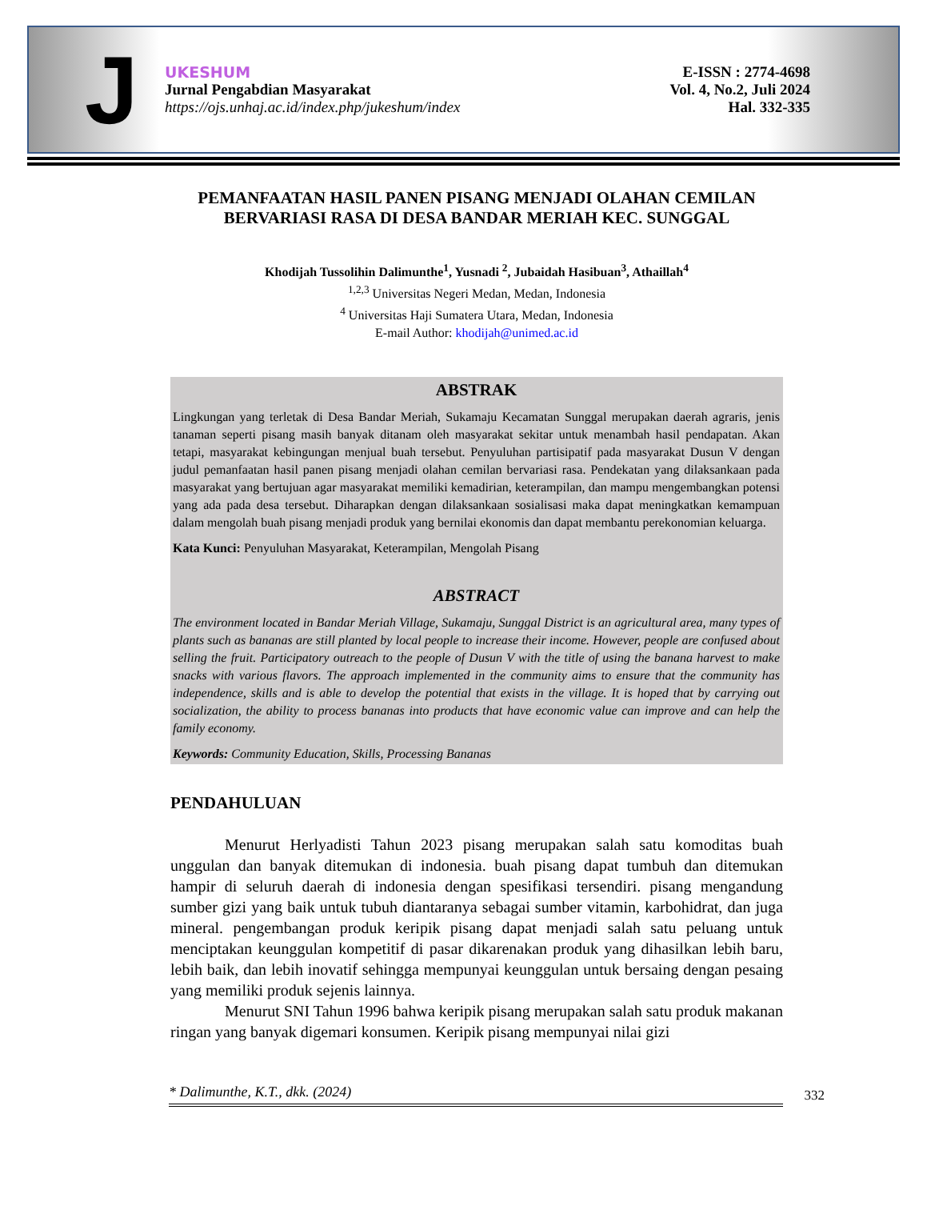J
UKESHUM
Jurnal Pengabdian Masyarakat
https://ojs.unhaj.ac.id/index.php/jukeshum/index
E-ISSN : 2774-4698
Vol. 4, No.2, Juli 2024
Hal. 332-335
PEMANFAATAN HASIL PANEN PISANG MENJADI OLAHAN CEMILAN BERVARIASI RASA DI DESA BANDAR MERIAH KEC. SUNGGAL
Khodijah Tussolihin Dalimunthe<sup>1</sup>, Yusnadi <sup>2</sup>, Jubaidah Hasibuan<sup>3</sup>, Athaillah<sup>4</sup>
<sup>1,2,3</sup> Universitas Negeri Medan, Medan, Indonesia
<sup>4</sup> Universitas Haji Sumatera Utara, Medan, Indonesia
E-mail Author: khodijah@unimed.ac.id
ABSTRAK
Lingkungan yang terletak di Desa Bandar Meriah, Sukamaju Kecamatan Sunggal merupakan daerah agraris, jenis tanaman seperti pisang masih banyak ditanam oleh masyarakat sekitar untuk menambah hasil pendapatan. Akan tetapi, masyarakat kebingungan menjual buah tersebut. Penyuluhan partisipatif pada masyarakat Dusun V dengan judul pemanfaatan hasil panen pisang menjadi olahan cemilan bervariasi rasa. Pendekatan yang dilaksankaan pada masyarakat yang bertujuan agar masyarakat memiliki kemadirian, keterampilan, dan mampu mengembangkan potensi yang ada pada desa tersebut. Diharapkan dengan dilaksankaan sosialisasi maka dapat meningkatkan kemampuan dalam mengolah buah pisang menjadi produk yang bernilai ekonomis dan dapat membantu perekonomian keluarga.
Kata Kunci: Penyuluhan Masyarakat, Keterampilan, Mengolah Pisang
ABSTRACT
The environment located in Bandar Meriah Village, Sukamaju, Sunggal District is an agricultural area, many types of plants such as bananas are still planted by local people to increase their income. However, people are confused about selling the fruit. Participatory outreach to the people of Dusun V with the title of using the banana harvest to make snacks with various flavors. The approach implemented in the community aims to ensure that the community has independence, skills and is able to develop the potential that exists in the village. It is hoped that by carrying out socialization, the ability to process bananas into products that have economic value can improve and can help the family economy.
Keywords: Community Education, Skills, Processing Bananas
PENDAHULUAN
Menurut Herlyadisti Tahun 2023 pisang merupakan salah satu komoditas buah unggulan dan banyak ditemukan di indonesia. buah pisang dapat tumbuh dan ditemukan hampir di seluruh daerah di indonesia dengan spesifikasi tersendiri. pisang mengandung sumber gizi yang baik untuk tubuh diantaranya sebagai sumber vitamin, karbohidrat, dan juga mineral. pengembangan produk keripik pisang dapat menjadi salah satu peluang untuk menciptakan keunggulan kompetitif di pasar dikarenakan produk yang dihasilkan lebih baru, lebih baik, dan lebih inovatif sehingga mempunyai keunggulan untuk bersaing dengan pesaing yang memiliki produk sejenis lainnya.
Menurut SNI Tahun 1996 bahwa keripik pisang merupakan salah satu produk makanan ringan yang banyak digemari konsumen. Keripik pisang mempunyai nilai gizi
* Dalimunthe, K.T., dkk. (2024)
332